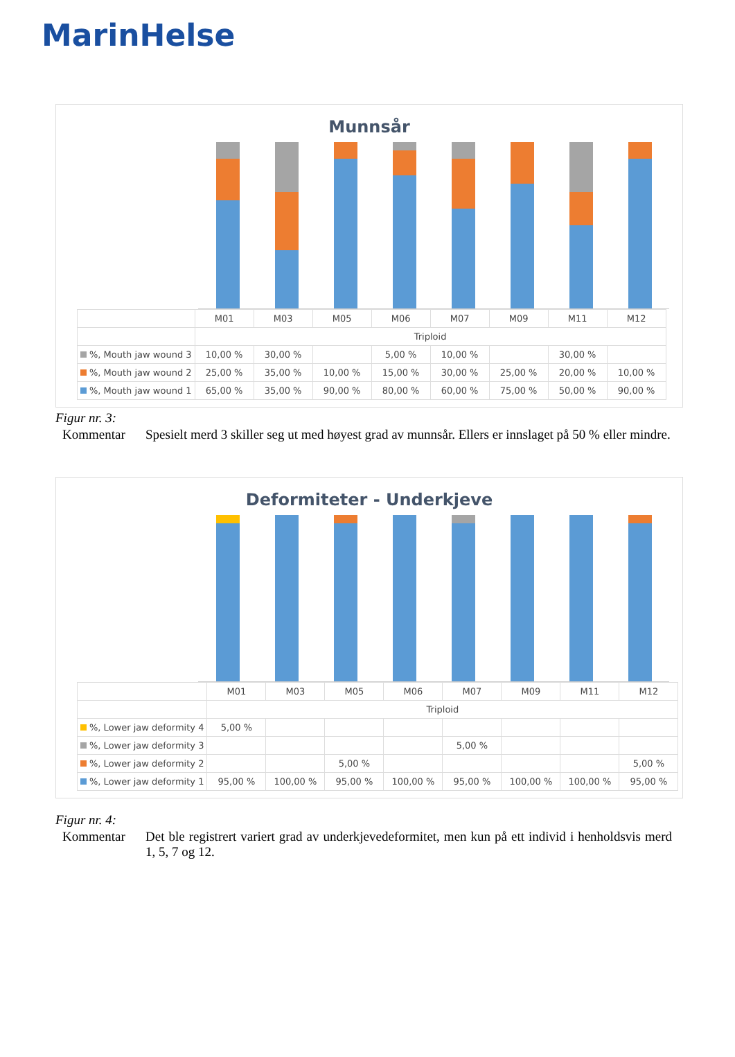MarinHelse
Munnsår
| | M01 | M03 | M05 | M06 | M07 | M09 | M11 | M12 |
| --- | --- | --- | --- | --- | --- | --- | --- | --- |
| | Triploid | | | | | | | |
| %, Mouth jaw wound 3 | 10,00 % | 30,00 % | | 5,00 % | 10,00 % | | 30,00 % | |
| %, Mouth jaw wound 2 | 25,00 % | 35,00 % | 10,00 % | 15,00 % | 30,00 % | 25,00 % | 20,00 % | 10,00 % |
| %, Mouth jaw wound 1 | 65,00 % | 35,00 % | 90,00 % | 80,00 % | 60,00 % | 75,00 % | 50,00 % | 90,00 % |
Figur nr. 3:
Kommentar Spesielt merd 3 skiller seg ut med høyest grad av munnsår. Ellers er innslaget på 50 % eller mindre.
Deformiteter - Underkjeve
| | M01 | M03 | M05 | M06 | M07 | M09 | M11 | M12 |
| --- | --- | --- | --- | --- | --- | --- | --- | --- |
| | Triploid | | | | | | | |
| %, Lower jaw deformity 4 | 5,00 % | | | | | | | |
| %, Lower jaw deformity 3 | | | | | 5,00 % | | | |
| %, Lower jaw deformity 2 | | | 5,00 % | | | | | 5,00 % |
| %, Lower jaw deformity 1 | 95,00 % | 100,00 % | 95,00 % | 100,00 % | 95,00 % | 100,00 % | 100,00 % | 95,00 % |
Figur nr. 4:
Kommentar Det ble registrert variert grad av underkjevedeformitet, men kun på ett individ i henholdsvis merd 1, 5, 7 og 12.